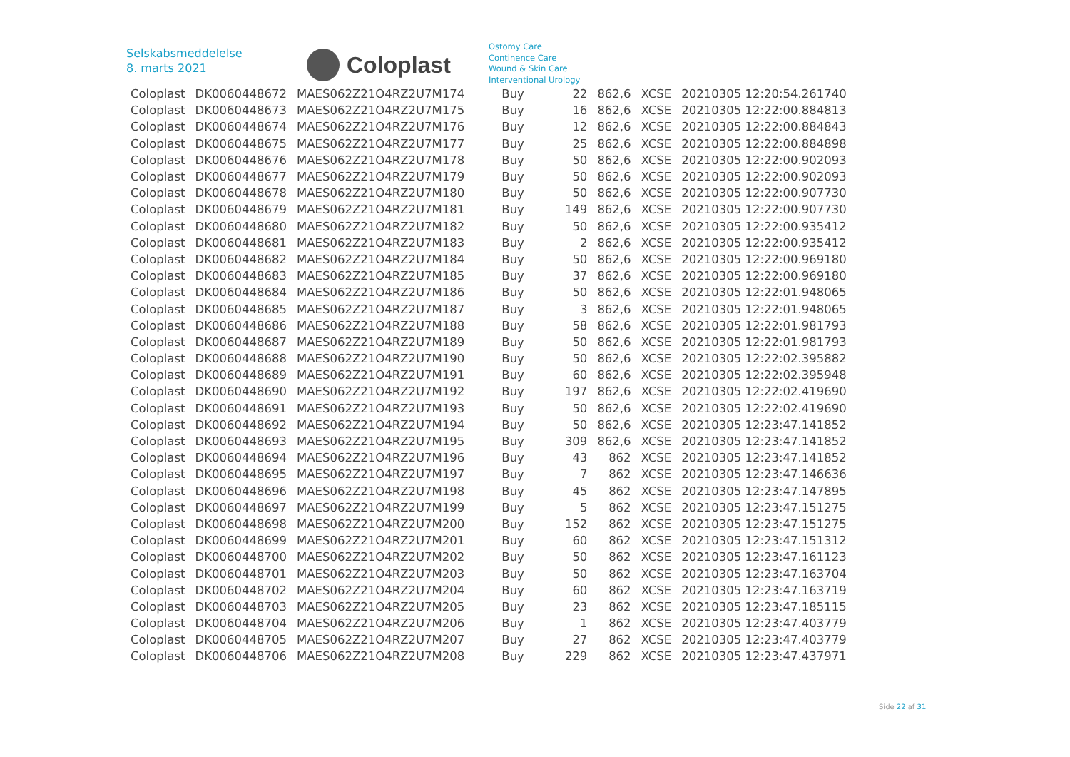Selskabsmeddelelse
8. marts 2021
Coloplast
Ostomy Care
Continence Care
Wound & Skin Care
Interventional Urology
| Coloplast | DK0060448672 | MAES062Z21O4RZ2U7M174 | Buy | 22 | 862,6 | XCSE | 20210305 12:20:54.261740 |
| Coloplast | DK0060448673 | MAES062Z21O4RZ2U7M175 | Buy | 16 | 862,6 | XCSE | 20210305 12:22:00.884813 |
| Coloplast | DK0060448674 | MAES062Z21O4RZ2U7M176 | Buy | 12 | 862,6 | XCSE | 20210305 12:22:00.884843 |
| Coloplast | DK0060448675 | MAES062Z21O4RZ2U7M177 | Buy | 25 | 862,6 | XCSE | 20210305 12:22:00.884898 |
| Coloplast | DK0060448676 | MAES062Z21O4RZ2U7M178 | Buy | 50 | 862,6 | XCSE | 20210305 12:22:00.902093 |
| Coloplast | DK0060448677 | MAES062Z21O4RZ2U7M179 | Buy | 50 | 862,6 | XCSE | 20210305 12:22:00.902093 |
| Coloplast | DK0060448678 | MAES062Z21O4RZ2U7M180 | Buy | 50 | 862,6 | XCSE | 20210305 12:22:00.907730 |
| Coloplast | DK0060448679 | MAES062Z21O4RZ2U7M181 | Buy | 149 | 862,6 | XCSE | 20210305 12:22:00.907730 |
| Coloplast | DK0060448680 | MAES062Z21O4RZ2U7M182 | Buy | 50 | 862,6 | XCSE | 20210305 12:22:00.935412 |
| Coloplast | DK0060448681 | MAES062Z21O4RZ2U7M183 | Buy | 2 | 862,6 | XCSE | 20210305 12:22:00.935412 |
| Coloplast | DK0060448682 | MAES062Z21O4RZ2U7M184 | Buy | 50 | 862,6 | XCSE | 20210305 12:22:00.969180 |
| Coloplast | DK0060448683 | MAES062Z21O4RZ2U7M185 | Buy | 37 | 862,6 | XCSE | 20210305 12:22:00.969180 |
| Coloplast | DK0060448684 | MAES062Z21O4RZ2U7M186 | Buy | 50 | 862,6 | XCSE | 20210305 12:22:01.948065 |
| Coloplast | DK0060448685 | MAES062Z21O4RZ2U7M187 | Buy | 3 | 862,6 | XCSE | 20210305 12:22:01.948065 |
| Coloplast | DK0060448686 | MAES062Z21O4RZ2U7M188 | Buy | 58 | 862,6 | XCSE | 20210305 12:22:01.981793 |
| Coloplast | DK0060448687 | MAES062Z21O4RZ2U7M189 | Buy | 50 | 862,6 | XCSE | 20210305 12:22:01.981793 |
| Coloplast | DK0060448688 | MAES062Z21O4RZ2U7M190 | Buy | 50 | 862,6 | XCSE | 20210305 12:22:02.395882 |
| Coloplast | DK0060448689 | MAES062Z21O4RZ2U7M191 | Buy | 60 | 862,6 | XCSE | 20210305 12:22:02.395948 |
| Coloplast | DK0060448690 | MAES062Z21O4RZ2U7M192 | Buy | 197 | 862,6 | XCSE | 20210305 12:22:02.419690 |
| Coloplast | DK0060448691 | MAES062Z21O4RZ2U7M193 | Buy | 50 | 862,6 | XCSE | 20210305 12:22:02.419690 |
| Coloplast | DK0060448692 | MAES062Z21O4RZ2U7M194 | Buy | 50 | 862,6 | XCSE | 20210305 12:23:47.141852 |
| Coloplast | DK0060448693 | MAES062Z21O4RZ2U7M195 | Buy | 309 | 862,6 | XCSE | 20210305 12:23:47.141852 |
| Coloplast | DK0060448694 | MAES062Z21O4RZ2U7M196 | Buy | 43 | 862 | XCSE | 20210305 12:23:47.141852 |
| Coloplast | DK0060448695 | MAES062Z21O4RZ2U7M197 | Buy | 7 | 862 | XCSE | 20210305 12:23:47.146636 |
| Coloplast | DK0060448696 | MAES062Z21O4RZ2U7M198 | Buy | 45 | 862 | XCSE | 20210305 12:23:47.147895 |
| Coloplast | DK0060448697 | MAES062Z21O4RZ2U7M199 | Buy | 5 | 862 | XCSE | 20210305 12:23:47.151275 |
| Coloplast | DK0060448698 | MAES062Z21O4RZ2U7M200 | Buy | 152 | 862 | XCSE | 20210305 12:23:47.151275 |
| Coloplast | DK0060448699 | MAES062Z21O4RZ2U7M201 | Buy | 60 | 862 | XCSE | 20210305 12:23:47.151312 |
| Coloplast | DK0060448700 | MAES062Z21O4RZ2U7M202 | Buy | 50 | 862 | XCSE | 20210305 12:23:47.161123 |
| Coloplast | DK0060448701 | MAES062Z21O4RZ2U7M203 | Buy | 50 | 862 | XCSE | 20210305 12:23:47.163704 |
| Coloplast | DK0060448702 | MAES062Z21O4RZ2U7M204 | Buy | 60 | 862 | XCSE | 20210305 12:23:47.163719 |
| Coloplast | DK0060448703 | MAES062Z21O4RZ2U7M205 | Buy | 23 | 862 | XCSE | 20210305 12:23:47.185115 |
| Coloplast | DK0060448704 | MAES062Z21O4RZ2U7M206 | Buy | 1 | 862 | XCSE | 20210305 12:23:47.403779 |
| Coloplast | DK0060448705 | MAES062Z21O4RZ2U7M207 | Buy | 27 | 862 | XCSE | 20210305 12:23:47.403779 |
| Coloplast | DK0060448706 | MAES062Z21O4RZ2U7M208 | Buy | 229 | 862 | XCSE | 20210305 12:23:47.437971 |
Side 22 af 31